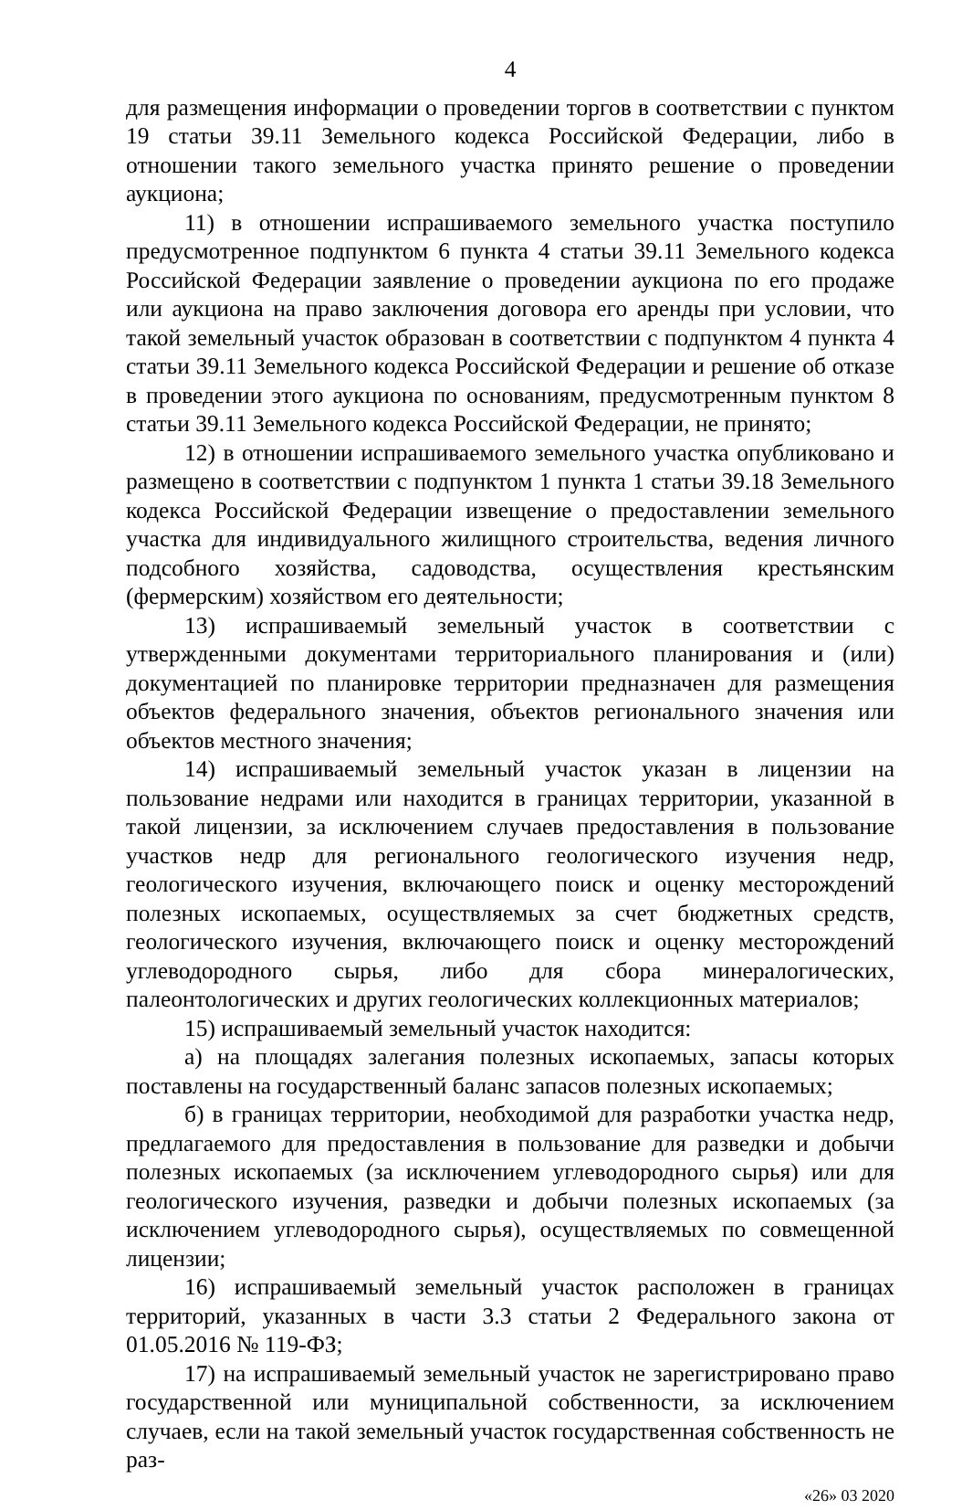4
для размещения информации о проведении торгов в соответствии с пунктом 19 статьи 39.11 Земельного кодекса Российской Федерации, либо в отношении такого земельного участка принято решение о проведении аукциона;
11) в отношении испрашиваемого земельного участка поступило предусмотренное подпунктом 6 пункта 4 статьи 39.11 Земельного кодекса Российской Федерации заявление о проведении аукциона по его продаже или аукциона на право заключения договора его аренды при условии, что такой земельный участок образован в соответствии с подпунктом 4 пункта 4 статьи 39.11 Земельного кодекса Российской Федерации и решение об отказе в проведении этого аукциона по основаниям, предусмотренным пунктом 8 статьи 39.11 Земельного кодекса Российской Федерации, не принято;
12) в отношении испрашиваемого земельного участка опубликовано и размещено в соответствии с подпунктом 1 пункта 1 статьи 39.18 Земельного кодекса Российской Федерации извещение о предоставлении земельного участка для индивидуального жилищного строительства, ведения личного подсобного хозяйства, садоводства, осуществления крестьянским (фермерским) хозяйством его деятельности;
13) испрашиваемый земельный участок в соответствии с утвержденными документами территориального планирования и (или) документацией по планировке территории предназначен для размещения объектов федерального значения, объектов регионального значения или объектов местного значения;
14) испрашиваемый земельный участок указан в лицензии на пользование недрами или находится в границах территории, указанной в такой лицензии, за исключением случаев предоставления в пользование участков недр для регионального геологического изучения недр, геологического изучения, включающего поиск и оценку месторождений полезных ископаемых, осуществляемых за счет бюджетных средств, геологического изучения, включающего поиск и оценку месторождений углеводородного сырья, либо для сбора минералогических, палеонтологических и других геологических коллекционных материалов;
15) испрашиваемый земельный участок находится:
а) на площадях залегания полезных ископаемых, запасы которых поставлены на государственный баланс запасов полезных ископаемых;
б) в границах территории, необходимой для разработки участка недр, предлагаемого для предоставления в пользование для разведки и добычи полезных ископаемых (за исключением углеводородного сырья) или для геологического изучения, разведки и добычи полезных ископаемых (за исключением углеводородного сырья), осуществляемых по совмещенной лицензии;
16) испрашиваемый земельный участок расположен в границах территорий, указанных в части 3.3 статьи 2 Федерального закона от 01.05.2016 № 119-ФЗ;
17) на испрашиваемый земельный участок не зарегистрировано право государственной или муниципальной собственности, за исключением случаев, если на такой земельный участок государственная собственность не раз-
«26» 03 2020